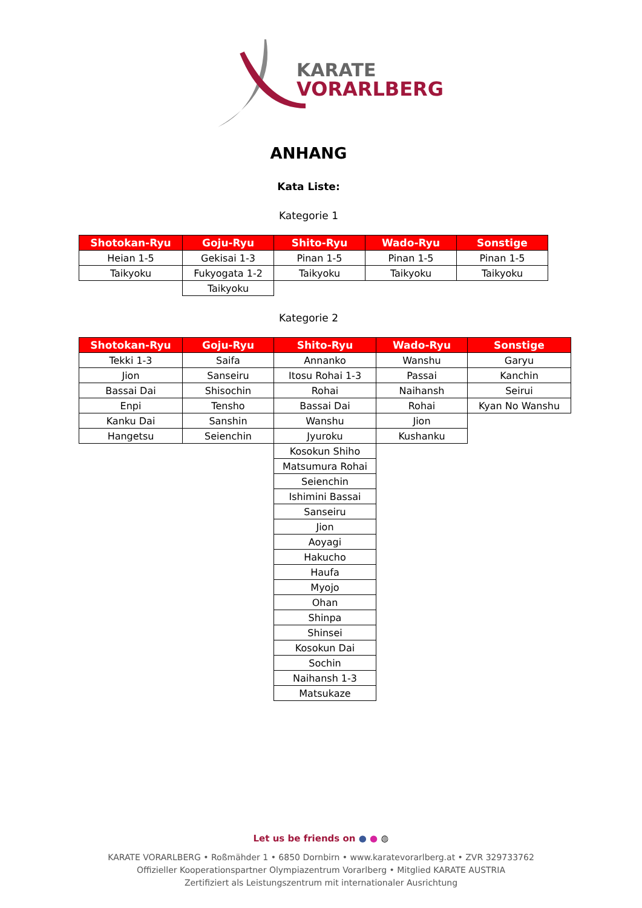KARATE
VORARLBERG
ANHANG
Kata Liste:
Kategorie 1
| Shotokan-Ryu | Goju-Ryu | Shito-Ryu | Wado-Ryu | Sonstige |
| --- | --- | --- | --- | --- |
| Heian 1-5 | Gekisai 1-3 | Pinan 1-5 | Pinan 1-5 | Pinan 1-5 |
| Taikyoku | Fukyogata 1-2 | Taikyoku | Taikyoku | Taikyoku |
| | Taikyoku | | | |
Kategorie 2
| Shotokan-Ryu | Goju-Ryu | Shito-Ryu | Wado-Ryu | Sonstige |
| --- | --- | --- | --- | --- |
| Tekki 1-3 | Saifa | Annanko | Wanshu | Garyu |
| Jion | Sanseiru | Itosu Rohai 1-3 | Passai | Kanchin |
| Bassai Dai | Shisochin | Rohai | Naihansh | Seirui |
| Enpi | Tensho | Bassai Dai | Rohai | Kyan No Wanshu |
| Kanku Dai | Sanshin | Wanshu | Jion | |
| Hangetsu | Seienchin | Jyuroku | Kushanku | |
| | | Kosokun Shiho | | |
| | | Matsumura Rohai | | |
| | | Seienchin | | |
| | | Ishimini Bassai | | |
| | | Sanseiru | | |
| | | Jion | | |
| | | Aoyagi | | |
| | | Hakucho | | |
| | | Haufa | | |
| | | Myojo | | |
| | | Ohan | | |
| | | Shinpa | | |
| | | Shinsei | | |
| | | Kosokun Dai | | |
| | | Sochin | | |
| | | Naihansh 1-3 | | |
| | | Matsukaze | | |
Let us be friends on ● ● ◍
KARATE VORARLBERG • Roßmähder 1 • 6850 Dornbirn • www.karatevorarlberg.at • ZVR 329733762
Offizieller Kooperationspartner Olympiazentrum Vorarlberg • Mitglied KARATE AUSTRIA
Zertifiziert als Leistungszentrum mit internationaler Ausrichtung